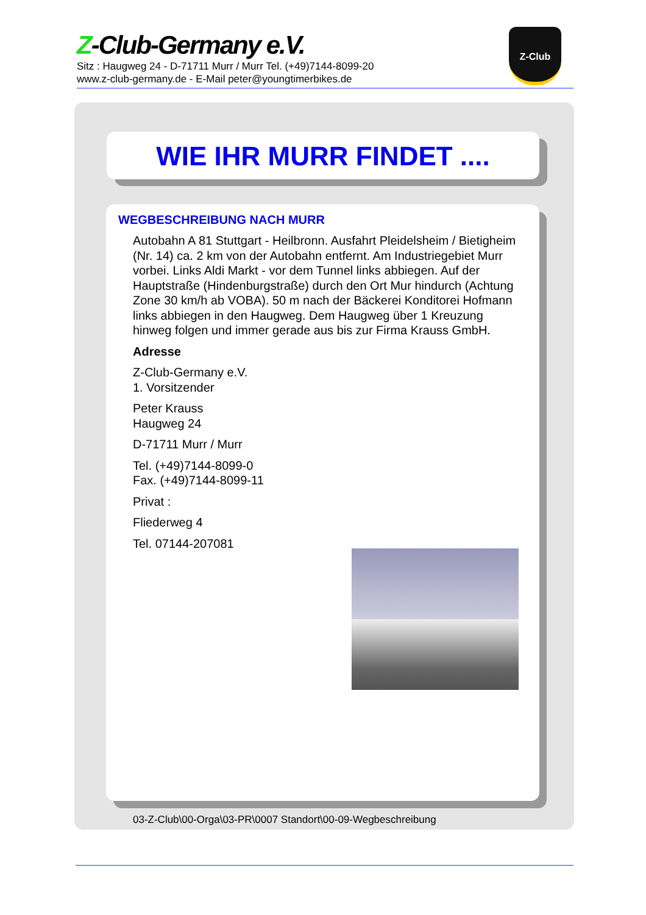Z-Club-Germany e.V.
Sitz : Haugweg 24 - D-71711 Murr / Murr Tel. (+49)7144-8099-20
www.z-club-germany.de - E-Mail peter@youngtimerbikes.de
Z-Club
WIE IHR MURR FINDET ....
WEGBESCHREIBUNG NACH MURR
Autobahn A 81 Stuttgart - Heilbronn. Ausfahrt Pleidelsheim / Bietigheim (Nr. 14) ca. 2 km von der Autobahn entfernt. Am Industriegebiet Murr vorbei. Links Aldi Markt - vor dem Tunnel links abbiegen. Auf der Hauptstraße (Hindenburgstraße) durch den Ort Mur hindurch (Achtung Zone 30 km/h ab VOBA). 50 m nach der Bäckerei Konditorei Hofmann links abbiegen in den Haugweg. Dem Haugweg über 1 Kreuzung hinweg folgen und immer gerade aus bis zur Firma Krauss GmbH.
Adresse
Z-Club-Germany e.V.
1. Vorsitzender
Peter Krauss
Haugweg 24
D-71711 Murr / Murr
Tel. (+49)7144-8099-0
Fax. (+49)7144-8099-11
Privat :
Fliederweg 4
Tel. 07144-207081
03-Z-Club\00-Orga\03-PR\0007 Standort\00-09-Wegbeschreibung